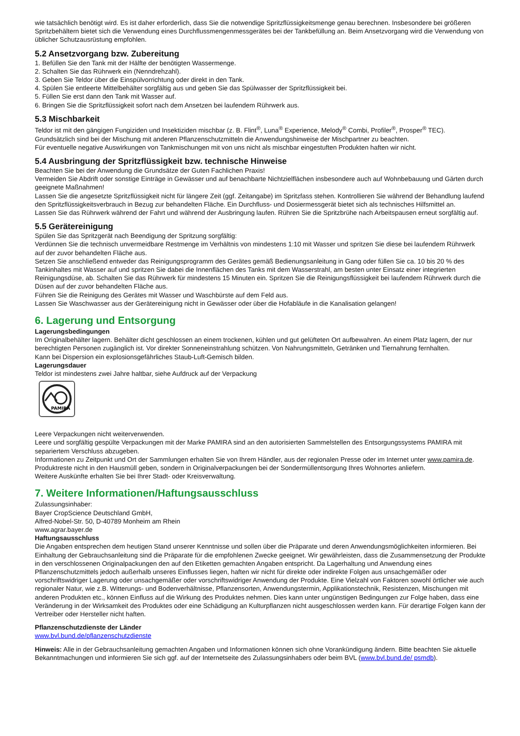wie tatsächlich benötigt wird. Es ist daher erforderlich, dass Sie die notwendige Spritzflüssigkeitsmenge genau berechnen. Insbesondere bei größeren Spritzbehältern bietet sich die Verwendung eines Durchflussmengenmessgerätes bei der Tankbefüllung an. Beim Ansetzvorgang wird die Verwendung von üblicher Schutzausrüstung empfohlen.
5.2 Ansetzvorgang bzw. Zubereitung
1. Befüllen Sie den Tank mit der Hälfte der benötigten Wassermenge.
2. Schalten Sie das Rührwerk ein (Nenndrehzahl).
3. Geben Sie Teldor über die Einspülvorrichtung oder direkt in den Tank.
4. Spülen Sie entleerte Mittelbehälter sorgfältig aus und geben Sie das Spülwasser der Spritzflüssigkeit bei.
5. Füllen Sie erst dann den Tank mit Wasser auf.
6. Bringen Sie die Spritzflüssigkeit sofort nach dem Ansetzen bei laufendem Rührwerk aus.
5.3 Mischbarkeit
Teldor ist mit den gängigen Fungiziden und Insektiziden mischbar (z. B. Flint<sup>®</sup>, Luna<sup>®</sup> Experience, Melody<sup>®</sup> Combi, Profiler<sup>®</sup>, Prosper<sup>®</sup> TEC). Grundsätzlich sind bei der Mischung mit anderen Pflanzenschutzmitteln die Anwendungshinweise der Mischpartner zu beachten.
Für eventuelle negative Auswirkungen von Tankmischungen mit von uns nicht als mischbar eingestuften Produkten haften wir nicht.
5.4 Ausbringung der Spritzflüssigkeit bzw. technische Hinweise
Beachten Sie bei der Anwendung die Grundsätze der Guten Fachlichen Praxis!
Vermeiden Sie Abdrift oder sonstige Einträge in Gewässer und auf benachbarte Nichtzielflächen insbesondere auch auf Wohnbebauung und Gärten durch geeignete Maßnahmen!
Lassen Sie die angesetzte Spritzflüssigkeit nicht für längere Zeit (ggf. Zeitangabe) im Spritzfass stehen. Kontrollieren Sie während der Behandlung laufend den Spritzflüssigkeitsverbrauch in Bezug zur behandelten Fläche. Ein Durchfluss- und Dosiermessgerät bietet sich als technisches Hilfsmittel an.
Lassen Sie das Rührwerk während der Fahrt und während der Ausbringung laufen. Rühren Sie die Spritzbrühe nach Arbeitspausen erneut sorgfältig auf.
5.5 Gerätereinigung
Spülen Sie das Spritzgerät nach Beendigung der Spritzung sorgfältig:
Verdünnen Sie die technisch unvermeidbare Restmenge im Verhältnis von mindestens 1:10 mit Wasser und spritzen Sie diese bei laufendem Rührwerk auf der zuvor behandelten Fläche aus.
Setzen Sie anschließend entweder das Reinigungsprogramm des Gerätes gemäß Bedienungsanleitung in Gang oder füllen Sie ca. 10 bis 20 % des Tankinhaltes mit Wasser auf und spritzen Sie dabei die Innenflächen des Tanks mit dem Wasserstrahl, am besten unter Einsatz einer integrierten Reinigungsdüse, ab. Schalten Sie das Rührwerk für mindestens 15 Minuten ein. Spritzen Sie die Reinigungsflüssigkeit bei laufendem Rührwerk durch die Düsen auf der zuvor behandelten Fläche aus.
Führen Sie die Reinigung des Gerätes mit Wasser und Waschbürste auf dem Feld aus.
Lassen Sie Waschwasser aus der Gerätereinigung nicht in Gewässer oder über die Hofabläufe in die Kanalisation gelangen!
6. Lagerung und Entsorgung
Lagerungsbedingungen
Im Originalbehälter lagern. Behälter dicht geschlossen an einem trockenen, kühlen und gut gelüfteten Ort aufbewahren. An einem Platz lagern, der nur berechtigten Personen zugänglich ist. Vor direkter Sonneneinstrahlung schützen. Von Nahrungsmitteln, Getränken und Tiernahrung fernhalten.
Kann bei Dispersion ein explosionsgefährliches Staub-Luft-Gemisch bilden.
Lagerungsdauer
Teldor ist mindestens zwei Jahre haltbar, siehe Aufdruck auf der Verpackung
PAMIRA
Leere Verpackungen nicht weiterverwenden.
Leere und sorgfältig gespülte Verpackungen mit der Marke PAMIRA sind an den autorisierten Sammelstellen des Entsorgungssystems PAMIRA mit separiertem Verschluss abzugeben.
Informationen zu Zeitpunkt und Ort der Sammlungen erhalten Sie von Ihrem Händler, aus der regionalen Presse oder im Internet unter www.pamira.de.
Produktreste nicht in den Hausmüll geben, sondern in Originalverpackungen bei der Sondermüllentsorgung Ihres Wohnortes anliefern.
Weitere Auskünfte erhalten Sie bei Ihrer Stadt- oder Kreisverwaltung.
7. Weitere Informationen/Haftungsausschluss
Zulassungsinhaber:
Bayer CropScience Deutschland GmbH,
Alfred-Nobel-Str. 50, D-40789 Monheim am Rhein
www.agrar.bayer.de
Haftungsausschluss
Die Angaben entsprechen dem heutigen Stand unserer Kenntnisse und sollen über die Präparate und deren Anwendungsmöglichkeiten informieren. Bei Einhaltung der Gebrauchsanleitung sind die Präparate für die empfohlenen Zwecke geeignet. Wir gewährleisten, dass die Zusammensetzung der Produkte in den verschlossenen Originalpackungen den auf den Etiketten gemachten Angaben entspricht. Da Lagerhaltung und Anwendung eines Pflanzenschutzmittels jedoch außerhalb unseres Einflusses liegen, haften wir nicht für direkte oder indirekte Folgen aus unsachgemäßer oder vorschriftswidriger Lagerung oder unsachgemäßer oder vorschriftswidriger Anwendung der Produkte. Eine Vielzahl von Faktoren sowohl örtlicher wie auch regionaler Natur, wie z.B. Witterungs- und Bodenverhältnisse, Pflanzensorten, Anwendungstermin, Applikationstechnik, Resistenzen, Mischungen mit anderen Produkten etc., können Einfluss auf die Wirkung des Produktes nehmen. Dies kann unter ungünstigen Bedingungen zur Folge haben, dass eine Veränderung in der Wirksamkeit des Produktes oder eine Schädigung an Kulturpflanzen nicht ausgeschlossen werden kann. Für derartige Folgen kann der Vertreiber oder Hersteller nicht haften.
Pflanzenschutzdienste der Länder
www.bvl.bund.de/pflanzenschutzdienste
Hinweis: Alle in der Gebrauchsanleitung gemachten Angaben und Informationen können sich ohne Vorankündigung ändern. Bitte beachten Sie aktuelle Bekanntmachungen und informieren Sie sich ggf. auf der Internetseite des Zulassungsinhabers oder beim BVL (www.bvl.bund.de/ psmdb).